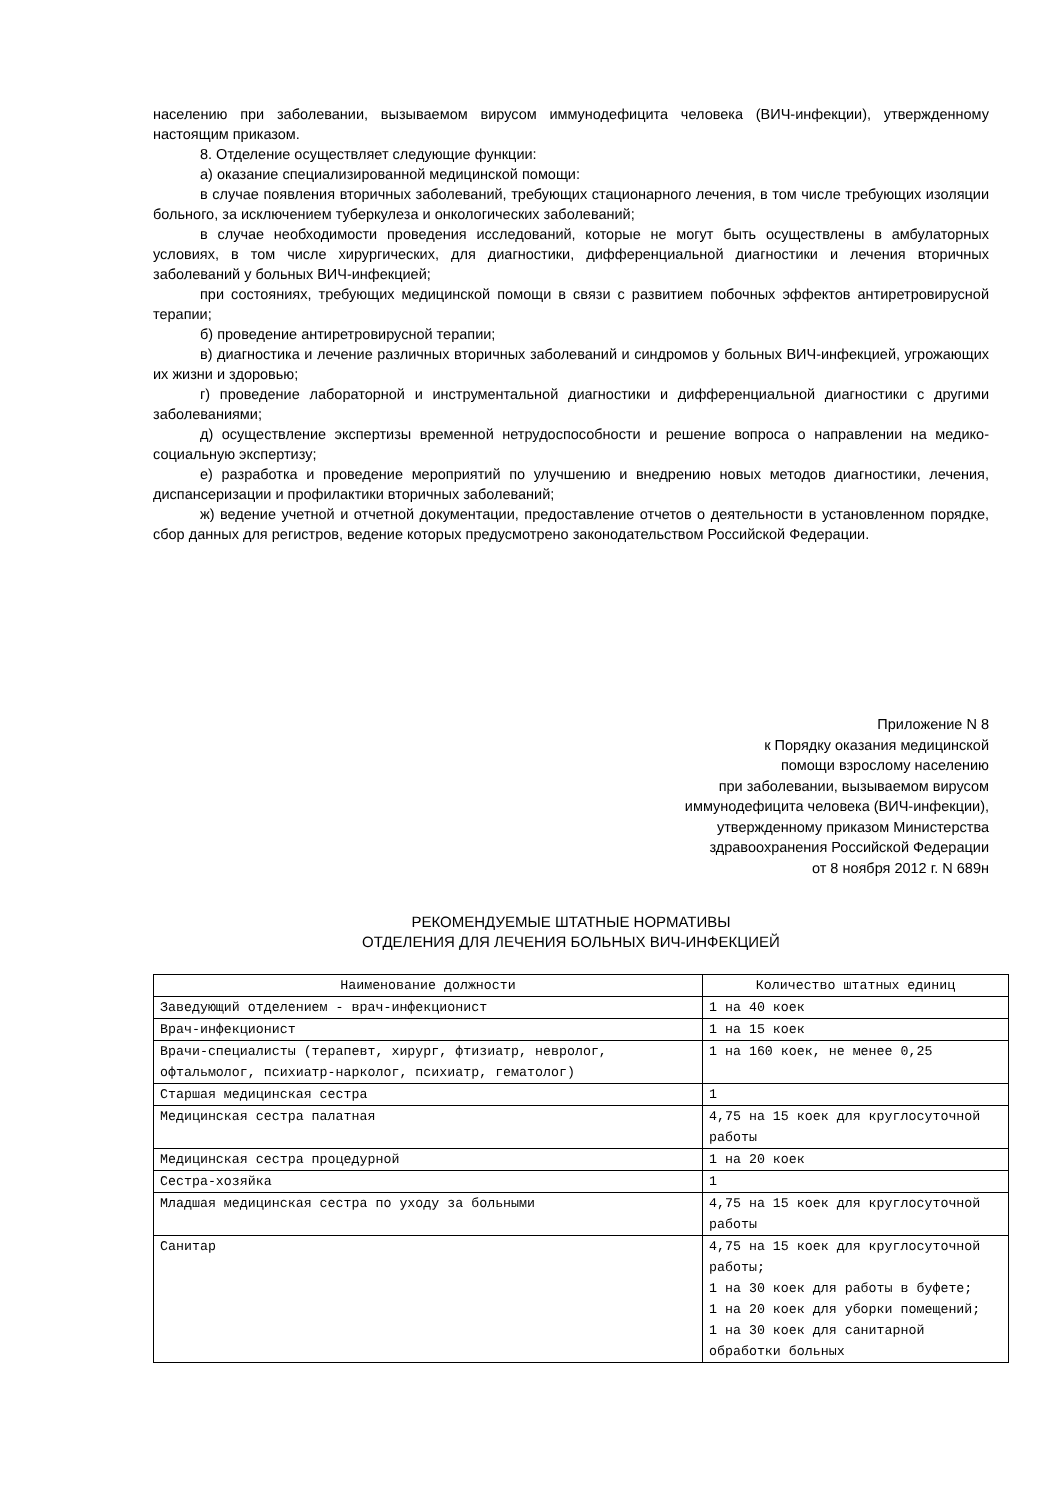населению при заболевании, вызываемом вирусом иммунодефицита человека (ВИЧ-инфекции), утвержденному настоящим приказом.
8. Отделение осуществляет следующие функции:
а) оказание специализированной медицинской помощи:
в случае появления вторичных заболеваний, требующих стационарного лечения, в том числе требующих изоляции больного, за исключением туберкулеза и онкологических заболеваний;
в случае необходимости проведения исследований, которые не могут быть осуществлены в амбулаторных условиях, в том числе хирургических, для диагностики, дифференциальной диагностики и лечения вторичных заболеваний у больных ВИЧ-инфекцией;
при состояниях, требующих медицинской помощи в связи с развитием побочных эффектов антиретровирусной терапии;
б) проведение антиретровирусной терапии;
в) диагностика и лечение различных вторичных заболеваний и синдромов у больных ВИЧ-инфекцией, угрожающих их жизни и здоровью;
г) проведение лабораторной и инструментальной диагностики и дифференциальной диагностики с другими заболеваниями;
д) осуществление экспертизы временной нетрудоспособности и решение вопроса о направлении на медико-социальную экспертизу;
е) разработка и проведение мероприятий по улучшению и внедрению новых методов диагностики, лечения, диспансеризации и профилактики вторичных заболеваний;
ж) ведение учетной и отчетной документации, предоставление отчетов о деятельности в установленном порядке, сбор данных для регистров, ведение которых предусмотрено законодательством Российской Федерации.
Приложение N 8
к Порядку оказания медицинской
помощи взрослому населению
при заболевании, вызываемом вирусом
иммунодефицита человека (ВИЧ-инфекции),
утвержденному приказом Министерства
здравоохранения Российской Федерации
от 8 ноября 2012 г. N 689н
РЕКОМЕНДУЕМЫЕ ШТАТНЫЕ НОРМАТИВЫ
ОТДЕЛЕНИЯ ДЛЯ ЛЕЧЕНИЯ БОЛЬНЫХ ВИЧ-ИНФЕКЦИЕЙ
| Наименование должности | Количество штатных единиц |
| --- | --- |
| Заведующий отделением - врач-инфекционист | 1 на 40 коек |
| Врач-инфекционист | 1 на 15 коек |
| Врачи-специалисты (терапевт, хирург, фтизиатр, невролог, офтальмолог, психиатр-нарколог, психиатр, гематолог) | 1 на 160 коек, не менее 0,25 |
| Старшая медицинская сестра | 1 |
| Медицинская сестра палатная | 4,75 на 15 коек для круглосуточной работы |
| Медицинская сестра процедурной | 1 на 20 коек |
| Сестра-хозяйка | 1 |
| Младшая медицинская сестра по уходу за больными | 4,75 на 15 коек для круглосуточной работы |
| Санитар | 4,75 на 15 коек для круглосуточной работы; 1 на 30 коек для работы в буфете; 1 на 20 коек для уборки помещений; 1 на 30 коек для санитарной обработки больных |